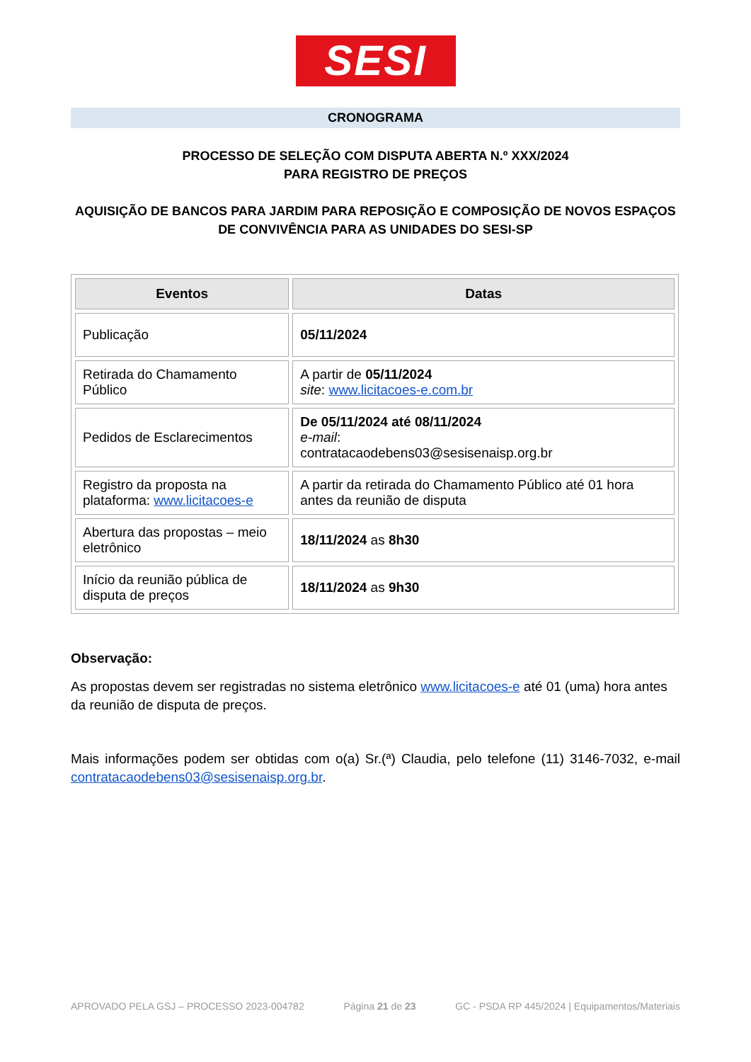SESI
CRONOGRAMA
PROCESSO DE SELEÇÃO COM DISPUTA ABERTA N.º XXX/2024
PARA REGISTRO DE PREÇOS
AQUISIÇÃO DE BANCOS PARA JARDIM PARA REPOSIÇÃO E COMPOSIÇÃO DE NOVOS ESPAÇOS DE CONVIVÊNCIA PARA AS UNIDADES DO SESI-SP
| Eventos | Datas |
| --- | --- |
| Publicação | 05/11/2024 |
| Retirada do Chamamento Público | A partir de 05/11/2024 site : www.licitacoes-e.com.br |
| Pedidos de Esclarecimentos | De 05/11/2024 até 08/11/2024 e-mail : contratacaodebens03@sesisenaisp.org.br |
| Registro da proposta na plataforma: www.licitacoes-e | A partir da retirada do Chamamento Público até 01 hora antes da reunião de disputa |
| Abertura das propostas – meio eletrônico | 18/11/2024 as 8h30 |
| Início da reunião pública de disputa de preços | 18/11/2024 as 9h30 |
Observação:
As propostas devem ser registradas no sistema eletrônico www.licitacoes-e até 01 (uma) hora antes da reunião de disputa de preços.
Mais informações podem ser obtidas com o(a) Sr.(ª) Claudia, pelo telefone (11) 3146-7032, e-mail contratacaodebens03@sesisenaisp.org.br.
APROVADO PELA GSJ – PROCESSO 2023-004782 Página 21 de 23 GC - PSDA RP 445/2024 | Equipamentos/Materiais